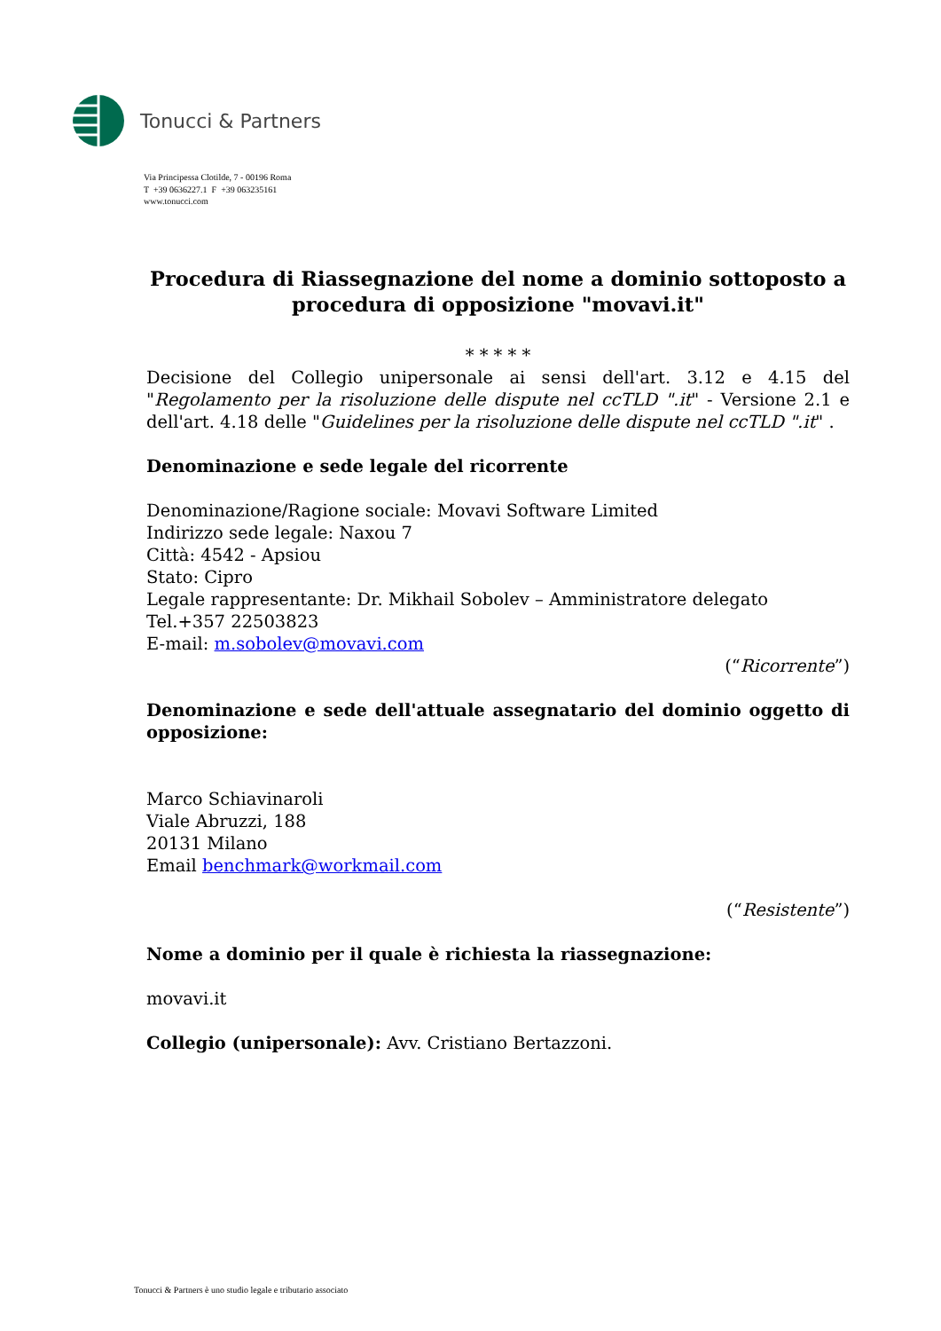Tonucci & Partners
Via Principessa Clotilde, 7 - 00196 Roma
T +39 0636227.1 F +39 063235161
www.tonucci.com
Procedura di Riassegnazione del nome a dominio sottoposto a procedura di opposizione "movavi.it"
* * * * *
Decisione del Collegio unipersonale ai sensi dell'art. 3.12 e 4.15 del "Regolamento per la risoluzione delle dispute nel ccTLD ".it" - Versione 2.1 e dell'art. 4.18 delle "Guidelines per la risoluzione delle dispute nel ccTLD ".it" .
Denominazione e sede legale del ricorrente
Denominazione/Ragione sociale: Movavi Software Limited
Indirizzo sede legale: Naxou 7
Città: 4542 - Apsiou
Stato: Cipro
Legale rappresentante: Dr. Mikhail Sobolev – Amministratore delegato
Tel.+357 22503823
E-mail: m.sobolev@movavi.com
(“Ricorrente”)
Denominazione e sede dell'attuale assegnatario del dominio oggetto di opposizione:
Marco Schiavinaroli
Viale Abruzzi, 188
20131 Milano
Email benchmark@workmail.com
(“Resistente”)
Nome a dominio per il quale è richiesta la riassegnazione:
movavi.it
Collegio (unipersonale): Avv. Cristiano Bertazzoni.
Tonucci & Partners è uno studio legale e tributario associato